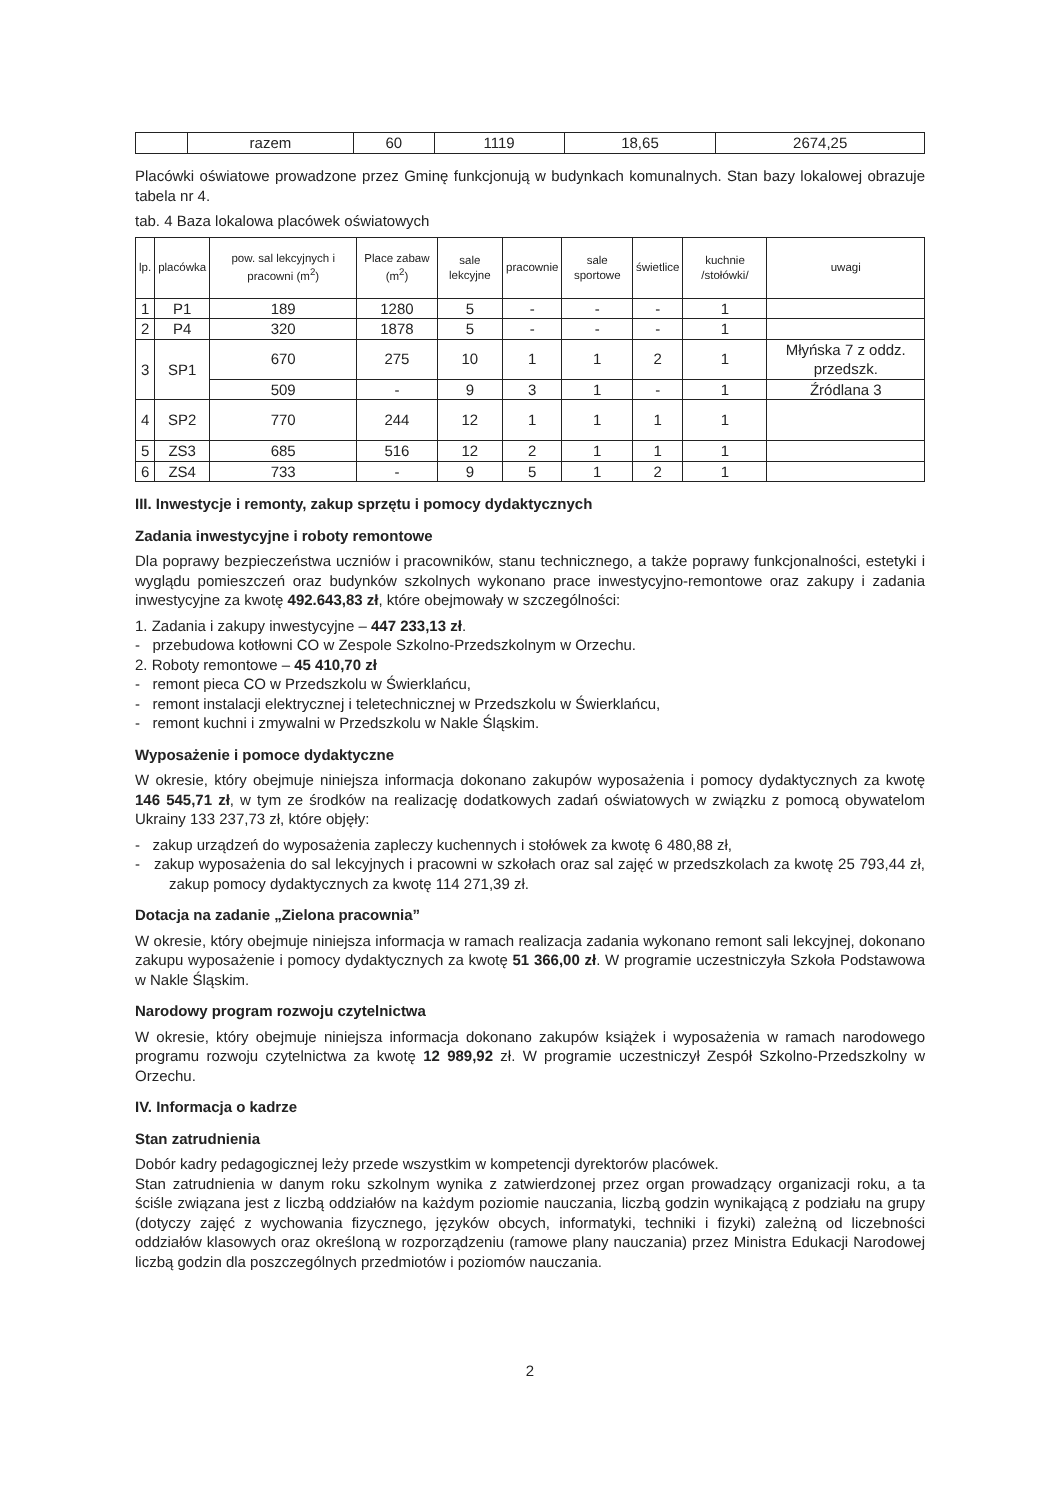| | razem | 60 | 1119 | 18,65 | 2674,25 |
Placówki oświatowe prowadzone przez Gminę funkcjonują w budynkach komunalnych. Stan bazy lokalowej obrazuje tabela nr 4.
tab. 4 Baza lokalowa placówek oświatowych
| lp. | placówka | pow. sal lekcyjnych i pracowni (m<sup>2</sup>) | Place zabaw (m<sup>2</sup>) | sale lekcyjne | pracownie | sale sportowe | świetlice | kuchnie /stołówki/ | uwagi |
| --- | --- | --- | --- | --- | --- | --- | --- | --- | --- |
| 1 | P1 | 189 | 1280 | 5 | - | - | - | 1 | |
| 2 | P4 | 320 | 1878 | 5 | - | - | - | 1 | |
| 3 | SP1 | 670 | 275 | 10 | 1 | 1 | 2 | 1 | Młyńska 7 z oddz. przedszk. |
| | | 509 | - | 9 | 3 | 1 | - | 1 | Źródlana 3 |
| 4 | SP2 | 770 | 244 | 12 | 1 | 1 | 1 | 1 | |
| 5 | ZS3 | 685 | 516 | 12 | 2 | 1 | 1 | 1 | |
| 6 | ZS4 | 733 | - | 9 | 5 | 1 | 2 | 1 | |
III. Inwestycje i remonty, zakup sprzętu i pomocy dydaktycznych
Zadania inwestycyjne i roboty remontowe
Dla poprawy bezpieczeństwa uczniów i pracowników, stanu technicznego, a także poprawy funkcjonalności, estetyki i wyglądu pomieszczeń oraz budynków szkolnych wykonano prace inwestycyjno-remontowe oraz zakupy i zadania inwestycyjne za kwotę 492.643,83 zł, które obejmowały w szczególności:
1. Zadania i zakupy inwestycyjne – 447 233,13 zł.
- przebudowa kotłowni CO w Zespole Szkolno-Przedszkolnym w Orzechu.
2. Roboty remontowe – 45 410,70 zł
- remont pieca CO w Przedszkolu w Świerklańcu,
- remont instalacji elektrycznej i teletechnicznej w Przedszkolu w Świerklańcu,
- remont kuchni i zmywalni w Przedszkolu w Nakle Śląskim.
Wyposażenie i pomoce dydaktyczne
W okresie, który obejmuje niniejsza informacja dokonano zakupów wyposażenia i pomocy dydaktycznych za kwotę 146 545,71 zł, w tym ze środków na realizację dodatkowych zadań oświatowych w związku z pomocą obywatelom Ukrainy 133 237,73 zł, które objęły:
- zakup urządzeń do wyposażenia zapleczy kuchennych i stołówek za kwotę 6 480,88 zł,
- zakup wyposażenia do sal lekcyjnych i pracowni w szkołach oraz sal zajęć w przedszkolach za kwotę 25 793,44 zł, zakup pomocy dydaktycznych za kwotę 114 271,39 zł.
Dotacja na zadanie „Zielona pracownia”
W okresie, który obejmuje niniejsza informacja w ramach realizacja zadania wykonano remont sali lekcyjnej, dokonano zakupu wyposażenie i pomocy dydaktycznych za kwotę 51 366,00 zł. W programie uczestniczyła Szkoła Podstawowa w Nakle Śląskim.
Narodowy program rozwoju czytelnictwa
W okresie, który obejmuje niniejsza informacja dokonano zakupów książek i wyposażenia w ramach narodowego programu rozwoju czytelnictwa za kwotę 12 989,92 zł. W programie uczestniczył Zespół Szkolno-Przedszkolny w Orzechu.
IV. Informacja o kadrze
Stan zatrudnienia
Dobór kadry pedagogicznej leży przede wszystkim w kompetencji dyrektorów placówek.
Stan zatrudnienia w danym roku szkolnym wynika z zatwierdzonej przez organ prowadzący organizacji roku, a ta ściśle związana jest z liczbą oddziałów na każdym poziomie nauczania, liczbą godzin wynikającą z podziału na grupy (dotyczy zajęć z wychowania fizycznego, języków obcych, informatyki, techniki i fizyki) zależną od liczebności oddziałów klasowych oraz określoną w rozporządzeniu (ramowe plany nauczania) przez Ministra Edukacji Narodowej liczbą godzin dla poszczególnych przedmiotów i poziomów nauczania.
2